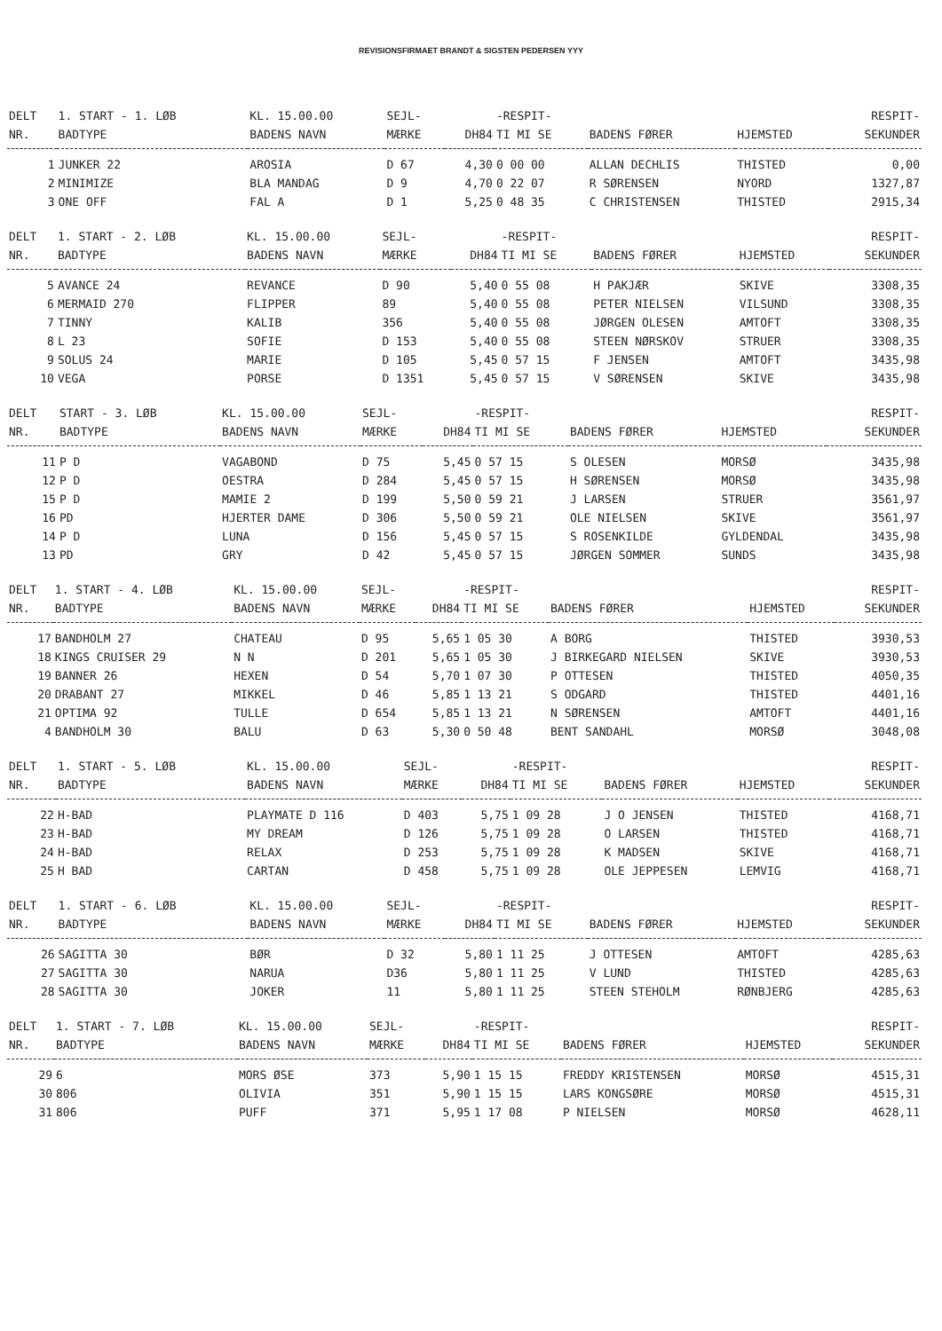REVISIONSFIRMAET BRANDT & SIGSTEN PEDERSEN ΥΥΥ
| DELT | 1. START - 1. LØB | KL. 15.00.00 | SEJL- | | -RESPIT- | | | RESPIT- |
| --- | --- | --- | --- | --- | --- | --- | --- | --- |
| NR. | BADTYPE | BADENS NAVN | MÆRKE | DH84 | TI MI SE | BADENS FØRER | HJEMSTED | SEKUNDER |
| 1 | JUNKER 22 | AROSIA | D 67 | 4,30 | 0 00 00 | ALLAN DECHLIS | THISTED | 0,00 |
| 2 | MINIMIZE | BLA MANDAG | D 9 | 4,70 | 0 22 07 | R SØRENSEN | NYORD | 1327,87 |
| 3 | ONE OFF | FAL A | D 1 | 5,25 | 0 48 35 | C CHRISTENSEN | THISTED | 2915,34 |
| DELT | 1. START - 2. LØB | KL. 15.00.00 | SEJL- | | -RESPIT- | | | RESPIT- |
| --- | --- | --- | --- | --- | --- | --- | --- | --- |
| NR. | BADTYPE | BADENS NAVN | MÆRKE | DH84 | TI MI SE | BADENS FØRER | HJEMSTED | SEKUNDER |
| 5 | AVANCE 24 | REVANCE | D 90 | 5,40 | 0 55 08 | H PAKJÆR | SKIVE | 3308,35 |
| 6 | MERMAID 270 | FLIPPER | 89 | 5,40 | 0 55 08 | PETER NIELSEN | VILSUND | 3308,35 |
| 7 | TINNY | KALIB | 356 | 5,40 | 0 55 08 | JØRGEN OLESEN | AMTOFT | 3308,35 |
| 8 | L 23 | SOFIE | D 153 | 5,40 | 0 55 08 | STEEN NØRSKOV | STRUER | 3308,35 |
| 9 | SOLUS 24 | MARIE | D 105 | 5,45 | 0 57 15 | F JENSEN | AMTOFT | 3435,98 |
| 10 | VEGA | PORSE | D 1351 | 5,45 | 0 57 15 | V SØRENSEN | SKIVE | 3435,98 |
| DELT | START - 3. LØB | KL. 15.00.00 | SEJL- | | -RESPIT- | | | RESPIT- |
| --- | --- | --- | --- | --- | --- | --- | --- | --- |
| NR. | BADTYPE | BADENS NAVN | MÆRKE | DH84 | TI MI SE | BADENS FØRER | HJEMSTED | SEKUNDER |
| 11 | P D | VAGABOND | D 75 | 5,45 | 0 57 15 | S OLESEN | MORSØ | 3435,98 |
| 12 | P D | OESTRA | D 284 | 5,45 | 0 57 15 | H SØRENSEN | MORSØ | 3435,98 |
| 15 | P D | MAMIE 2 | D 199 | 5,50 | 0 59 21 | J LARSEN | STRUER | 3561,97 |
| 16 | PD | HJERTER DAME | D 306 | 5,50 | 0 59 21 | OLE NIELSEN | SKIVE | 3561,97 |
| 14 | P D | LUNA | D 156 | 5,45 | 0 57 15 | S ROSENKILDE | GYLDENDAL | 3435,98 |
| 13 | PD | GRY | D 42 | 5,45 | 0 57 15 | JØRGEN SOMMER | SUNDS | 3435,98 |
| DELT | 1. START - 4. LØB | KL. 15.00.00 | SEJL- | | -RESPIT- | | | RESPIT- |
| --- | --- | --- | --- | --- | --- | --- | --- | --- |
| NR. | BADTYPE | BADENS NAVN | MÆRKE | DH84 | TI MI SE | BADENS FØRER | HJEMSTED | SEKUNDER |
| 17 | BANDHOLM 27 | CHATEAU | D 95 | 5,65 | 1 05 30 | A BORG | THISTED | 3930,53 |
| 18 | KINGS CRUISER 29 | N N | D 201 | 5,65 | 1 05 30 | J BIRKEGARD NIELSEN | SKIVE | 3930,53 |
| 19 | BANNER 26 | HEXEN | D 54 | 5,70 | 1 07 30 | P OTTESEN | THISTED | 4050,35 |
| 20 | DRABANT 27 | MIKKEL | D 46 | 5,85 | 1 13 21 | S ODGARD | THISTED | 4401,16 |
| 21 | OPTIMA 92 | TULLE | D 654 | 5,85 | 1 13 21 | N SØRENSEN | AMTOFT | 4401,16 |
| 4 | BANDHOLM 30 | BALU | D 63 | 5,30 | 0 50 48 | BENT SANDAHL | MORSØ | 3048,08 |
| DELT | 1. START - 5. LØB | KL. 15.00.00 | SEJL- | | -RESPIT- | | | RESPIT- |
| --- | --- | --- | --- | --- | --- | --- | --- | --- |
| NR. | BADTYPE | BADENS NAVN | MÆRKE | DH84 | TI MI SE | BADENS FØRER | HJEMSTED | SEKUNDER |
| 22 | H-BAD | PLAYMATE D 116 | D 403 | 5,75 | 1 09 28 | J O JENSEN | THISTED | 4168,71 |
| 23 | H-BAD | MY DREAM | D 126 | 5,75 | 1 09 28 | O LARSEN | THISTED | 4168,71 |
| 24 | H-BAD | RELAX | D 253 | 5,75 | 1 09 28 | K MADSEN | SKIVE | 4168,71 |
| 25 | H BAD | CARTAN | D 458 | 5,75 | 1 09 28 | OLE JEPPESEN | LEMVIG | 4168,71 |
| DELT | 1. START - 6. LØB | KL. 15.00.00 | SEJL- | | -RESPIT- | | | RESPIT- |
| --- | --- | --- | --- | --- | --- | --- | --- | --- |
| NR. | BADTYPE | BADENS NAVN | MÆRKE | DH84 | TI MI SE | BADENS FØRER | HJEMSTED | SEKUNDER |
| 26 | SAGITTA 30 | BØR | D 32 | 5,80 | 1 11 25 | J OTTESEN | AMTOFT | 4285,63 |
| 27 | SAGITTA 30 | NARUA | D36 | 5,80 | 1 11 25 | V LUND | THISTED | 4285,63 |
| 28 | SAGITTA 30 | JOKER | 11 | 5,80 | 1 11 25 | STEEN STEHOLM | RØNBJERG | 4285,63 |
| DELT | 1. START - 7. LØB | KL. 15.00.00 | SEJL- | | -RESPIT- | | | RESPIT- |
| --- | --- | --- | --- | --- | --- | --- | --- | --- |
| NR. | BADTYPE | BADENS NAVN | MÆRKE | DH84 | TI MI SE | BADENS FØRER | HJEMSTED | SEKUNDER |
| 29 | 6 | MORS ØSE | 373 | 5,90 | 1 15 15 | FREDDY KRISTENSEN | MORSØ | 4515,31 |
| 30 | 806 | OLIVIA | 351 | 5,90 | 1 15 15 | LARS KONGSØRE | MORSØ | 4515,31 |
| 31 | 806 | PUFF | 371 | 5,95 | 1 17 08 | P NIELSEN | MORSØ | 4628,11 |